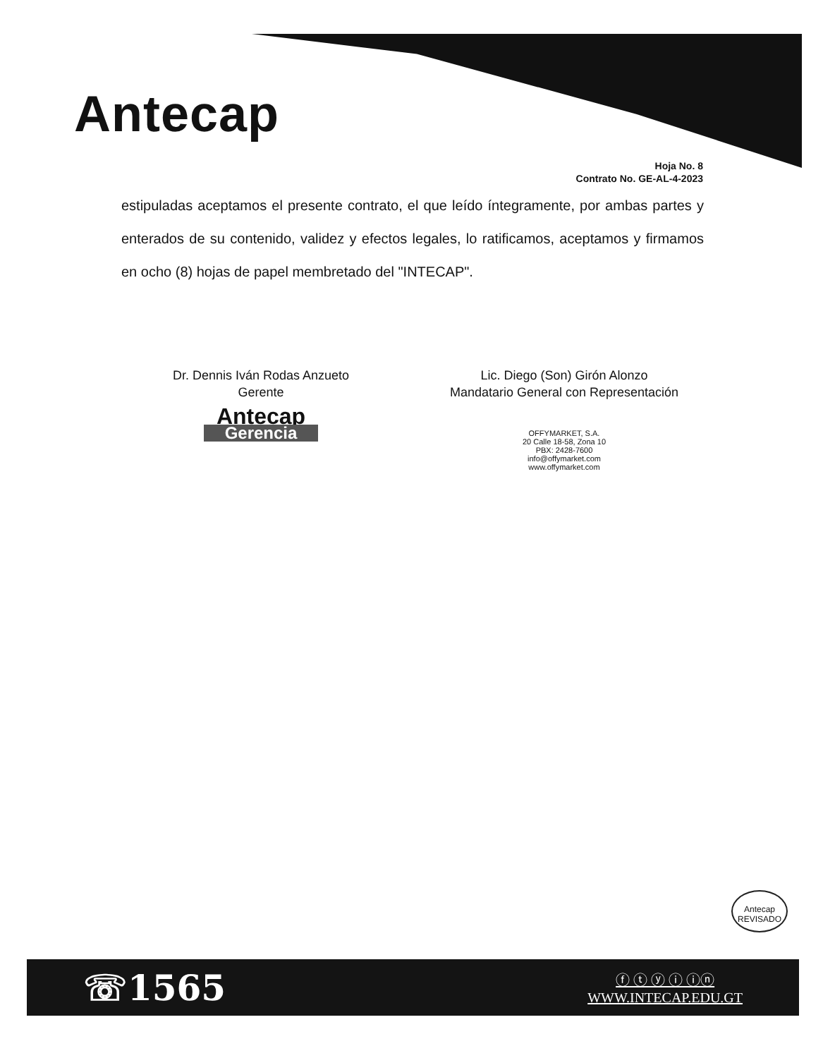Antecap
Hoja No. 8
Contrato No. GE-AL-4-2023
estipuladas aceptamos el presente contrato, el que leído íntegramente, por ambas partes y enterados de su contenido, validez y efectos legales, lo ratificamos, aceptamos y firmamos en ocho (8) hojas de papel membretado del "INTECAP".
Dr. Dennis Iván Rodas Anzueto
Gerente
Antecap
Gerencia
Lic. Diego (Son) Girón Alonzo
Mandatario General con Representación
OFFYMARKET, S.A.
20 Calle 18-58, Zona 10
PBX: 2428-7600
info@offymarket.com
www.offymarket.com
Antecap
REVISADO
☏1565
ⓕ ⓣ ⓨ ⓘ ⓘⓝ
WWW.INTECAP.EDU.GT